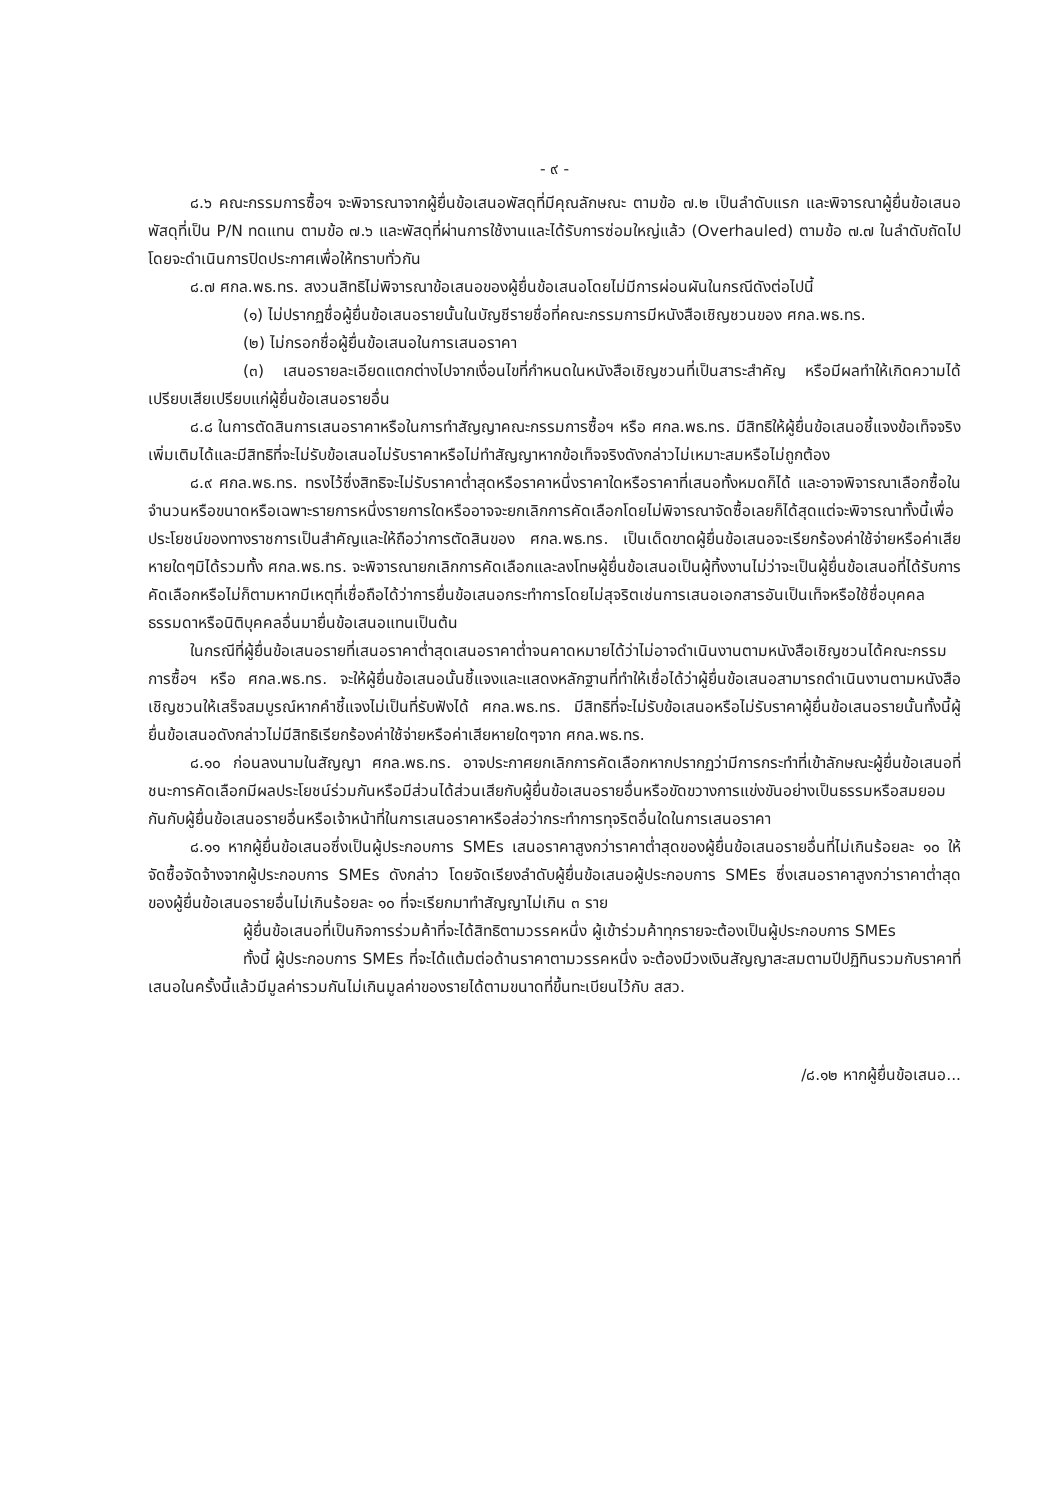- ๙ -
๘.๖ คณะกรรมการซื้อฯ จะพิจารณาจากผู้ยื่นข้อเสนอพัสดุที่มีคุณลักษณะ ตามข้อ ๗.๒ เป็นลำดับแรก และพิจารณาผู้ยื่นข้อเสนอพัสดุที่เป็น P/N ทดแทน ตามข้อ ๗.๖ และพัสดุที่ผ่านการใช้งานและได้รับการซ่อมใหญ่แล้ว (Overhauled) ตามข้อ ๗.๗ ในลำดับถัดไป โดยจะดำเนินการปิดประกาศเพื่อให้ทราบทั่วกัน
๘.๗ ศกล.พธ.ทร. สงวนสิทธิไม่พิจารณาข้อเสนอของผู้ยื่นข้อเสนอโดยไม่มีการผ่อนผันในกรณีดังต่อไปนี้
(๑) ไม่ปรากฏชื่อผู้ยื่นข้อเสนอรายนั้นในบัญชีรายชื่อที่คณะกรรมการมีหนังสือเชิญชวนของ ศกล.พธ.ทร.
(๒) ไม่กรอกชื่อผู้ยื่นข้อเสนอในการเสนอราคา
(๓) เสนอรายละเอียดแตกต่างไปจากเงื่อนไขที่กำหนดในหนังสือเชิญชวนที่เป็นสาระสำคัญ หรือมีผลทำให้เกิดความได้เปรียบเสียเปรียบแก่ผู้ยื่นข้อเสนอรายอื่น
๘.๘ ในการตัดสินการเสนอราคาหรือในการทำสัญญาคณะกรรมการซื้อฯ หรือ ศกล.พธ.ทร. มีสิทธิให้ผู้ยื่นข้อเสนอชี้แจงข้อเท็จจริงเพิ่มเติมได้และมีสิทธิที่จะไม่รับข้อเสนอไม่รับราคาหรือไม่ทำสัญญาหากข้อเท็จจริงดังกล่าวไม่เหมาะสมหรือไม่ถูกต้อง
๘.๙ ศกล.พธ.ทร. ทรงไว้ซึ่งสิทธิจะไม่รับราคาต่ำสุดหรือราคาหนึ่งราคาใดหรือราคาที่เสนอทั้งหมดก็ได้ และอาจพิจารณาเลือกซื้อในจำนวนหรือขนาดหรือเฉพาะรายการหนึ่งรายการใดหรืออาจจะยกเลิกการคัดเลือกโดยไม่พิจารณาจัดซื้อเลยก็ได้สุดแต่จะพิจารณาทั้งนี้เพื่อประโยชน์ของทางราชการเป็นสำคัญและให้ถือว่าการตัดสินของ ศกล.พธ.ทร. เป็นเด็ดขาดผู้ยื่นข้อเสนอจะเรียกร้องค่าใช้จ่ายหรือค่าเสียหายใดๆมิได้รวมทั้ง ศกล.พธ.ทร. จะพิจารณายกเลิกการคัดเลือกและลงโทษผู้ยื่นข้อเสนอเป็นผู้ทิ้งงานไม่ว่าจะเป็นผู้ยื่นข้อเสนอที่ได้รับการคัดเลือกหรือไม่ก็ตามหากมีเหตุที่เชื่อถือได้ว่าการยื่นข้อเสนอกระทำการโดยไม่สุจริตเช่นการเสนอเอกสารอันเป็นเท็จหรือใช้ชื่อบุคคลธรรมดาหรือนิติบุคคลอื่นมายื่นข้อเสนอแทนเป็นต้น
ในกรณีที่ผู้ยื่นข้อเสนอรายที่เสนอราคาต่ำสุดเสนอราคาต่ำจนคาดหมายได้ว่าไม่อาจดำเนินงานตามหนังสือเชิญชวนได้คณะกรรมการซื้อฯ หรือ ศกล.พธ.ทร. จะให้ผู้ยื่นข้อเสนอนั้นชี้แจงและแสดงหลักฐานที่ทำให้เชื่อได้ว่าผู้ยื่นข้อเสนอสามารถดำเนินงานตามหนังสือเชิญชวนให้เสร็จสมบูรณ์หากคำชี้แจงไม่เป็นที่รับฟังได้ ศกล.พธ.ทร. มีสิทธิที่จะไม่รับข้อเสนอหรือไม่รับราคาผู้ยื่นข้อเสนอรายนั้นทั้งนี้ผู้ยื่นข้อเสนอดังกล่าวไม่มีสิทธิเรียกร้องค่าใช้จ่ายหรือค่าเสียหายใดๆจาก ศกล.พธ.ทร.
๘.๑๐ ก่อนลงนามในสัญญา ศกล.พธ.ทร. อาจประกาศยกเลิกการคัดเลือกหากปรากฏว่ามีการกระทำที่เข้าลักษณะผู้ยื่นข้อเสนอที่ชนะการคัดเลือกมีผลประโยชน์ร่วมกันหรือมีส่วนได้ส่วนเสียกับผู้ยื่นข้อเสนอรายอื่นหรือขัดขวางการแข่งขันอย่างเป็นธรรมหรือสมยอมกันกับผู้ยื่นข้อเสนอรายอื่นหรือเจ้าหน้าที่ในการเสนอราคาหรือส่อว่ากระทำการทุจริตอื่นใดในการเสนอราคา
๘.๑๑ หากผู้ยื่นข้อเสนอซึ่งเป็นผู้ประกอบการ SMEs เสนอราคาสูงกว่าราคาต่ำสุดของผู้ยื่นข้อเสนอรายอื่นที่ไม่เกินร้อยละ ๑๐ ให้จัดซื้อจัดจ้างจากผู้ประกอบการ SMEs ดังกล่าว โดยจัดเรียงลำดับผู้ยื่นข้อเสนอผู้ประกอบการ SMEs ซึ่งเสนอราคาสูงกว่าราคาต่ำสุดของผู้ยื่นข้อเสนอรายอื่นไม่เกินร้อยละ ๑๐ ที่จะเรียกมาทำสัญญาไม่เกิน ๓ ราย
ผู้ยื่นข้อเสนอที่เป็นกิจการร่วมค้าที่จะได้สิทธิตามวรรคหนึ่ง ผู้เข้าร่วมค้าทุกรายจะต้องเป็นผู้ประกอบการ SMEs
ทั้งนี้ ผู้ประกอบการ SMEs ที่จะได้แต้มต่อด้านราคาตามวรรคหนึ่ง จะต้องมีวงเงินสัญญาสะสมตามปีปฏิทินรวมกับราคาที่เสนอในครั้งนี้แล้วมีมูลค่ารวมกันไม่เกินมูลค่าของรายได้ตามขนาดที่ขึ้นทะเบียนไว้กับ สสว.
/๘.๑๒ หากผู้ยื่นข้อเสนอ...